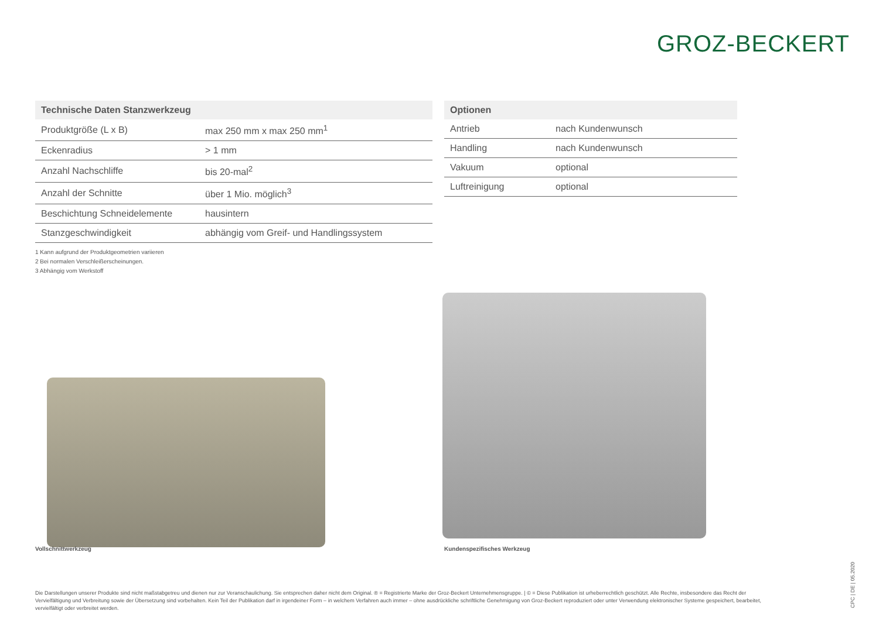GROZ-BECKERT
| Technische Daten Stanzwerkzeug | |
| --- | --- |
| Produktgröße (L x B) | max 250 mm x max 250 mm<sup>1</sup> |
| Eckenradius | > 1 mm |
| Anzahl Nachschliffe | bis 20-mal<sup>2</sup> |
| Anzahl der Schnitte | über 1 Mio. möglich<sup>3</sup> |
| Beschichtung Schneidelemente | hausintern |
| Stanzgeschwindigkeit | abhängig vom Greif- und Handlingssystem |
| Optionen | |
| --- | --- |
| Antrieb | nach Kundenwunsch |
| Handling | nach Kundenwunsch |
| Vakuum | optional |
| Luftreinigung | optional |
1 Kann aufgrund der Produktgeometrien variieren
2 Bei normalen Verschleißerscheinungen.
3 Abhängig vom Werkstoff
Vollschnittwerkzeug Kundenspezifisches Werkzeug
Die Darstellungen unserer Produkte sind nicht maßstabgetreu und dienen nur zur Veranschaulichung. Sie entsprechen daher nicht dem Original. ® = Registrierte Marke der Groz-Beckert Unternehmensgruppe. | © = Diese Publikation ist urheberrechtlich geschützt. Alle Rechte, insbesondere das Recht der Vervielfältigung und Verbreitung sowie der Übersetzung sind vorbehalten. Kein Teil der Publikation darf in irgendeiner Form – in welchem Verfahren auch immer – ohne ausdrückliche schriftliche Genehmigung von Groz-Beckert reproduziert oder unter Verwendung elektronischer Systeme gespeichert, bearbeitet, vervielfältigt oder verbreitet werden.
CPC | DE | 05.2020